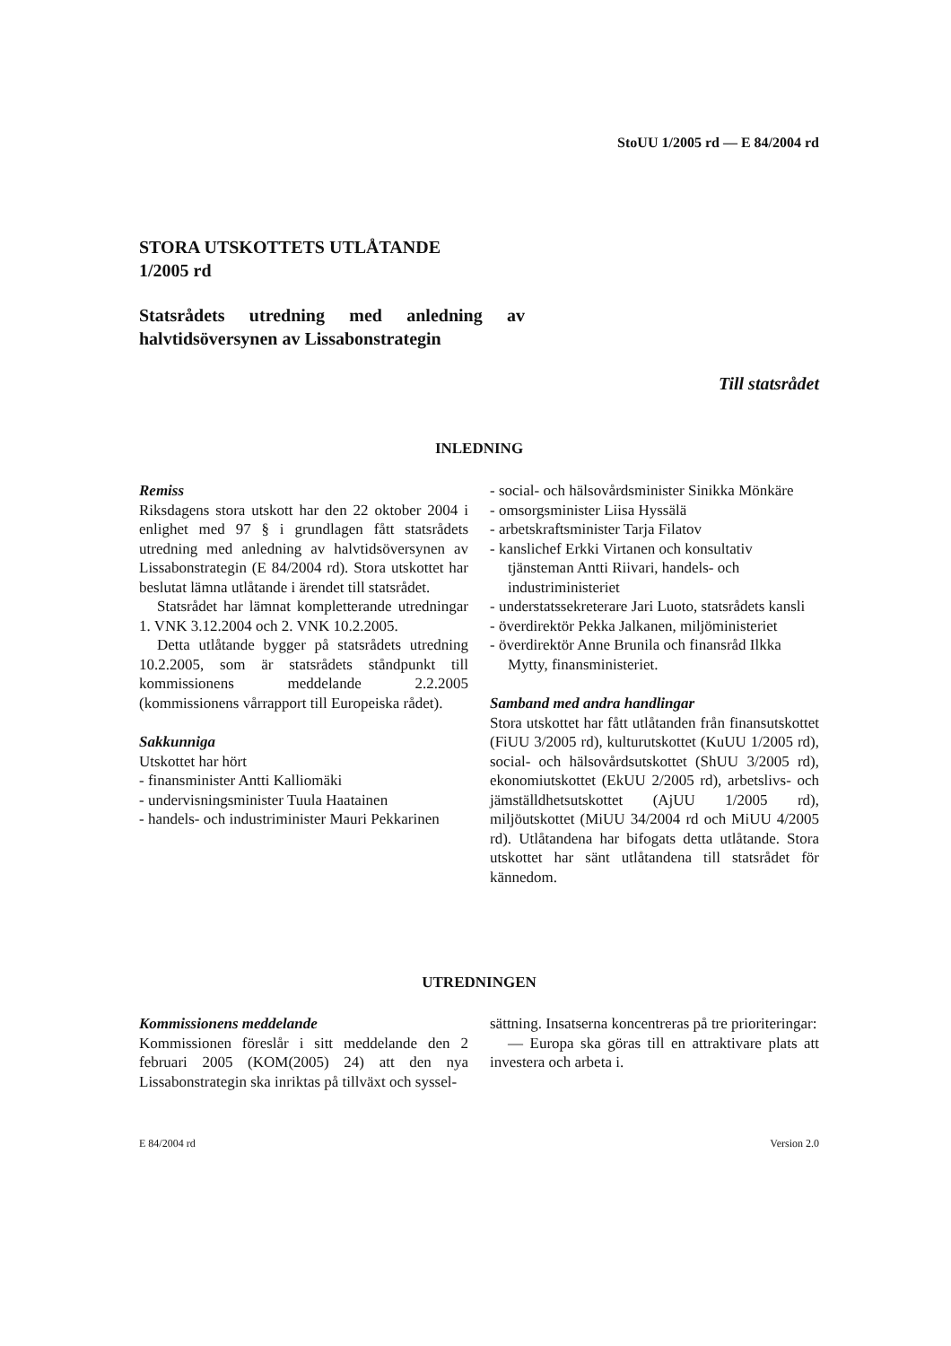StoUU 1/2005 rd — E 84/2004 rd
STORA UTSKOTTETS UTLÅTANDE
1/2005 rd
Statsrådets utredning med anledning av halvtidsöversynen av Lissabonstrategin
Till statsrådet
INLEDNING
Remiss
Riksdagens stora utskott har den 22 oktober 2004 i enlighet med 97 § i grundlagen fått statsrådets utredning med anledning av halvtidsöversynen av Lissabonstrategin (E 84/2004 rd). Stora utskottet har beslutat lämna utlåtande i ärendet till statsrådet.
Statsrådet har lämnat kompletterande utredningar 1. VNK 3.12.2004 och 2. VNK 10.2.2005.
Detta utlåtande bygger på statsrådets utredning 10.2.2005, som är statsrådets ståndpunkt till kommissionens meddelande 2.2.2005 (kommissionens vårrapport till Europeiska rådet).
Sakkunniga
Utskottet har hört
- finansminister Antti Kalliomäki
- undervisningsminister Tuula Haatainen
- handels- och industriminister Mauri Pekkarinen
- social- och hälsovårdsminister Sinikka Mönkäre
- omsorgsminister Liisa Hyssälä
- arbetskraftsminister Tarja Filatov
- kanslichef Erkki Virtanen och konsultativ tjänsteman Antti Riivari, handels- och industriministeriet
- understatssekreterare Jari Luoto, statsrådets kansli
- överdirektör Pekka Jalkanen, miljöministeriet
- överdirektör Anne Brunila och finansråd Ilkka Mytty, finansministeriet.
Samband med andra handlingar
Stora utskottet har fått utlåtanden från finansutskottet (FiUU 3/2005 rd), kulturutskottet (KuUU 1/2005 rd), social- och hälsovårdsutskottet (ShUU 3/2005 rd), ekonomiutskottet (EkUU 2/2005 rd), arbetslivs- och jämställdhetsutskottet (AjUU 1/2005 rd), miljöutskottet (MiUU 34/2004 rd och MiUU 4/2005 rd). Utlåtandena har bifogats detta utlåtande. Stora utskottet har sänt utlåtandena till statsrådet för kännedom.
UTREDNINGEN
Kommissionens meddelande
Kommissionen föreslår i sitt meddelande den 2 februari 2005 (KOM(2005) 24) att den nya Lissabonstrategin ska inriktas på tillväxt och syssel-
sättning. Insatserna koncentreras på tre prioriteringar:
— Europa ska göras till en attraktivare plats att investera och arbeta i.
E 84/2004 rd Version 2.0